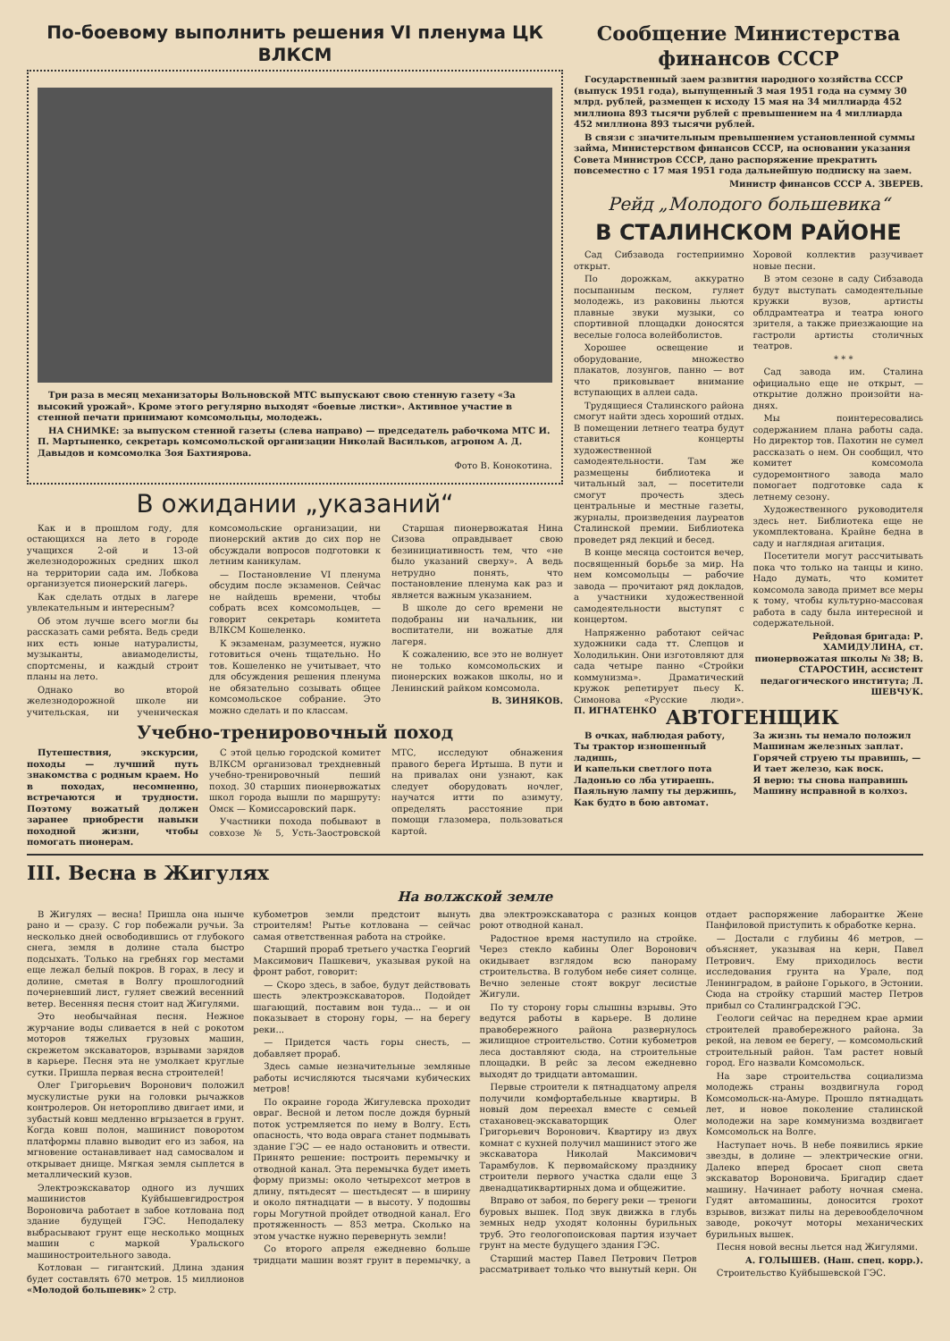По-боевому выполнить решения VI пленума ЦК ВЛКСМ
Три раза в месяц механизаторы Вольновской МТС выпускают свою стенную газету «За высокий урожай». Кроме этого регулярно выходят «боевые листки». Активное участие в стенной печати принимают комсомольцы, молодежь.
НА СНИМКЕ: за выпуском стенной газеты (слева направо) — председатель рабочкома МТС И. П. Мартыненко, секретарь комсомольской организации Николай Васильков, агроном А. Д. Давыдов и комсомолка Зоя Бахтиярова.
Фото В. Конокотина.
В ожидании „указаний“
Как и в прошлом году, для остающихся на лето в городе учащихся 2-ой и 13-ой железнодорожных средних школ на территории сада им. Лобкова организуется пионерский лагерь.
Как сделать отдых в лагере увлекательным и интересным?
Об этом лучше всего могли бы рассказать сами ребята. Ведь среди них есть юные натуралисты, музыканты, авиамоделисты, спортсмены, и каждый строит планы на лето.
Однако во второй железнодорожной школе ни учительская, ни ученическая комсомольские организации, ни пионерский актив до сих пор не обсуждали вопросов подготовки к летним каникулам.
— Постановление VI пленума обсудим после экзаменов. Сейчас не найдешь времени, чтобы собрать всех комсомольцев, — говорит секретарь комитета ВЛКСМ Кошеленко.
К экзаменам, разумеется, нужно готовиться очень тщательно. Но тов. Кошеленко не учитывает, что для обсуждения решения пленума не обязательно созывать общее комсомольское собрание. Это можно сделать и по классам.
Старшая пионервожатая Нина Сизова оправдывает свою безинициативность тем, что «не было указаний сверху». А ведь нетрудно понять, что постановление пленума как раз и является важным указанием.
В школе до сего времени не подобраны ни начальник, ни воспитатели, ни вожатые для лагеря.
К сожалению, все это не волнует не только комсомольских и пионерских вожаков школы, но и Ленинский райком комсомола.
В. ЗИНЯКОВ.
Учебно-тренировочный поход
Путешествия, экскурсии, походы — лучший путь знакомства с родным краем. Но в походах, несомненно, встречаются и трудности. Поэтому вожатый должен заранее приобрести навыки походной жизни, чтобы помогать пионерам.
С этой целью городской комитет ВЛКСМ организовал трехдневный учебно-тренировочный пеший поход. 30 старших пионервожатых школ города вышли по маршруту: Омск — Комиссаровский парк.
Участники похода побывают в совхозе № 5, Усть-Заостровской МТС, исследуют обнажения правого берега Иртыша. В пути и на привалах они узнают, как следует оборудовать ночлег, научатся итти по азимуту, определять расстояние при помощи глазомера, пользоваться картой.
Сообщение Министерства финансов СССР
Государственный заем развития народного хозяйства СССР (выпуск 1951 года), выпущенный 3 мая 1951 года на сумму 30 млрд. рублей, размещен к исходу 15 мая на 34 миллиарда 452 миллиона 893 тысячи рублей с превышением на 4 миллиарда 452 миллиона 893 тысячи рублей.
В связи с значительным превышением установленной суммы займа, Министерством финансов СССР, на основании указания Совета Министров СССР, дано распоряжение прекратить повсеместно с 17 мая 1951 года дальнейшую подписку на заем.
Министр финансов СССР А. ЗВЕРЕВ.
Рейд „Молодого большевика“
В СТАЛИНСКОМ РАЙОНЕ
Сад Сибзавода гостеприимно открыт.
По дорожкам, аккуратно посыпанным песком, гуляет молодежь, из раковины льются плавные звуки музыки, со спортивной площадки доносятся веселые голоса волейболистов.
Хорошее освещение и оборудование, множество плакатов, лозунгов, панно — вот что приковывает внимание вступающих в аллеи сада.
Трудящиеся Сталинского района смогут найти здесь хороший отдых. В помещении летнего театра будут ставиться концерты художественной самодеятельности. Там же размещены библиотека и читальный зал, — посетители смогут прочесть здесь центральные и местные газеты, журналы, произведения лауреатов Сталинской премии. Библиотека проведет ряд лекций и бесед.
В конце месяца состоится вечер, посвященный борьбе за мир. На нем комсомольцы — рабочие завода — прочитают ряд докладов, а участники художественной самодеятельности выступят с концертом.
Напряженно работают сейчас художники сада тт. Слепцов и Холодилькин. Они изготовляют для сада четыре панно «Стройки коммунизма». Драматический кружок репетирует пьесу К. Симонова «Русские люди». Хоровой коллектив разучивает новые песни.
В этом сезоне в саду Сибзавода будут выступать самодеятельные кружки вузов, артисты облдрамтеатра и театра юного зрителя, а также приезжающие на гастроли артисты столичных театров.
* * *
Сад завода им. Сталина официально еще не открыт, — открытие должно произойти на-днях.
Мы поинтересовались содержанием плана работы сада. Но директор тов. Пахотин не сумел рассказать о нем. Он сообщил, что комитет комсомола судоремонтного завода мало помогает подготовке сада к летнему сезону.
Художественного руководителя здесь нет. Библиотека еще не укомплектована. Крайне бедна в саду и наглядная агитация.
Посетители могут рассчитывать пока что только на танцы и кино. Надо думать, что комитет комсомола завода примет все меры к тому, чтобы культурно-массовая работа в саду была интересной и содержательной.
Рейдовая бригада: Р. ХАМИДУЛИНА, ст. пионервожатая школы № 38; В. СТАРОСТИН, ассистент педагогического института; Л. ШЕВЧУК.
П. ИГНАТЕНКО
АВТОГЕНЩИК
В очках, наблюдая работу,
Ты трактор изношенный ладишь,
И капельки светлого пота
Ладонью со лба утираешь.
Паяльную лампу ты держишь,
Как будто в бою автомат.
За жизнь ты немало положил
Машинам железных заплат.
Горячей струею ты правишь, —
И тает железо, как воск.
Я верю: ты снова направишь
Машину исправной в колхоз.
III. Весна в Жигулях
На волжской земле
В Жигулях — весна! Пришла она нынче рано и — сразу. С гор побежали ручьи. За несколько дней освободившись от глубокого снега, земля в долине стала быстро подсыхать. Только на гребнях гор местами еще лежал белый покров. В горах, в лесу и долине, сметая в Волгу прошлогодний почерневший лист, гуляет свежий весенний ветер. Весенняя песня стоит над Жигулями.
Это необычайная песня. Нежное журчание воды сливается в ней с рокотом моторов тяжелых грузовых машин, скрежетом экскаваторов, взрывами зарядов в карьере. Песня эта не умолкает круглые сутки. Пришла первая весна строителей!
Олег Григорьевич Воронович положил мускулистые руки на головки рычажков контролеров. Он неторопливо двигает ими, и зубастый ковш медленно вгрызается в грунт. Когда ковш полон, машинист поворотом платформы плавно выводит его из забоя, на мгновение останавливает над самосвалом и открывает днище. Мягкая земля сыплется в металлический кузов.
Электроэкскаватор одного из лучших машинистов Куйбышевгидростроя Вороновича работает в забое котлована под здание будущей ГЭС. Неподалеку выбрасывают грунт еще несколько мощных машин с маркой Уральского машиностроительного завода.
Котлован — гигантский. Длина здания будет составлять 670 метров. 15 миллионов кубометров земли предстоит вынуть строителям! Рытье котлована — сейчас самая ответственная работа на стройке.
Старший прораб третьего участка Георгий Максимович Пашкевич, указывая рукой на фронт работ, говорит:
— Скоро здесь, в забое, будут действовать шесть электроэкскаваторов. Подойдет шагающий, поставим вон туда... — и он показывает в сторону горы, — на берегу реки...
— Придется часть горы снесть, — добавляет прораб.
Здесь самые незначительные земляные работы исчисляются тысячами кубических метров!
По окраине города Жигулевска проходит овраг. Весной и летом после дождя бурный поток устремляется по нему в Волгу. Есть опасность, что вода оврага станет подмывать здание ГЭС — ее надо остановить и отвести. Принято решение: построить перемычку и отводной канал. Эта перемычка будет иметь форму призмы: около четырехсот метров в длину, пятьдесят — шестьдесят — в ширину и около пятнадцати — в высоту. У подошвы горы Могутной пройдет отводной канал. Его протяженность — 853 метра. Сколько на этом участке нужно перевернуть земли!
Со второго апреля ежедневно больше тридцати машин возят грунт в перемычку, а два электроэкскаватора с разных концов роют отводной канал.
Радостное время наступило на стройке. Через стекло кабины Олег Воронович окидывает взглядом всю панораму строительства. В голубом небе сияет солнце. Вечно зеленые стоят вокруг лесистые Жигули.
По ту сторону горы слышны взрывы. Это ведутся работы в карьере. В долине правобережного района развернулось жилищное строительство. Сотни кубометров леса доставляют сюда, на строительные площадки. В рейс за лесом ежедневно выходят до тридцати автомашин.
Первые строители к пятнадцатому апреля получили комфортабельные квартиры. В новый дом переехал вместе с семьей стахановец-экскаваторщик Олег Григорьевич Воронович. Квартиру из двух комнат с кухней получил машинист этого же экскаватора Николай Максимович Тарамбулов. К первомайскому празднику строители первого участка сдали еще 3 двенадцатиквартирных дома и общежитие.
Вправо от забоя, по берегу реки — треноги буровых вышек. Под звук движка в глубь земных недр уходят колонны бурильных труб. Это геологопоисковая партия изучает грунт на месте будущего здания ГЭС.
Старший мастер Павел Петрович Петров рассматривает только что вынутый керн. Он отдает распоряжение лаборантке Жене Панфиловой приступить к обработке керна.
— Достали с глубины 46 метров, — объясняет, указывая на керн, Павел Петрович. Ему приходилось вести исследования грунта на Урале, под Ленинградом, в районе Горького, в Эстонии. Сюда на стройку старший мастер Петров прибыл со Сталинградской ГЭС.
Геологи сейчас на переднем крае армии строителей правобережного района. За рекой, на левом ее берегу, — комсомольский строительный район. Там растет новый город. Его назвали Комсомольск.
На заре строительства социализма молодежь страны воздвигнула город Комсомольск-на-Амуре. Прошло пятнадцать лет, и новое поколение сталинской молодежи на заре коммунизма воздвигает Комсомольск на Волге.
Наступает ночь. В небе появились яркие звезды, в долине — электрические огни. Далеко вперед бросает сноп света экскаватор Вороновича. Бригадир сдает машину. Начинает работу ночная смена. Гудят автомашины, доносится грохот взрывов, визжат пилы на деревообделочном заводе, рокочут моторы механических бурильных вышек.
Песня новой весны льется над Жигулями.
А. ГОЛЫШЕВ. (Наш. спец. корр.).
Строительство Куйбышевской ГЭС.
«Молодой большевик» 2 стр.